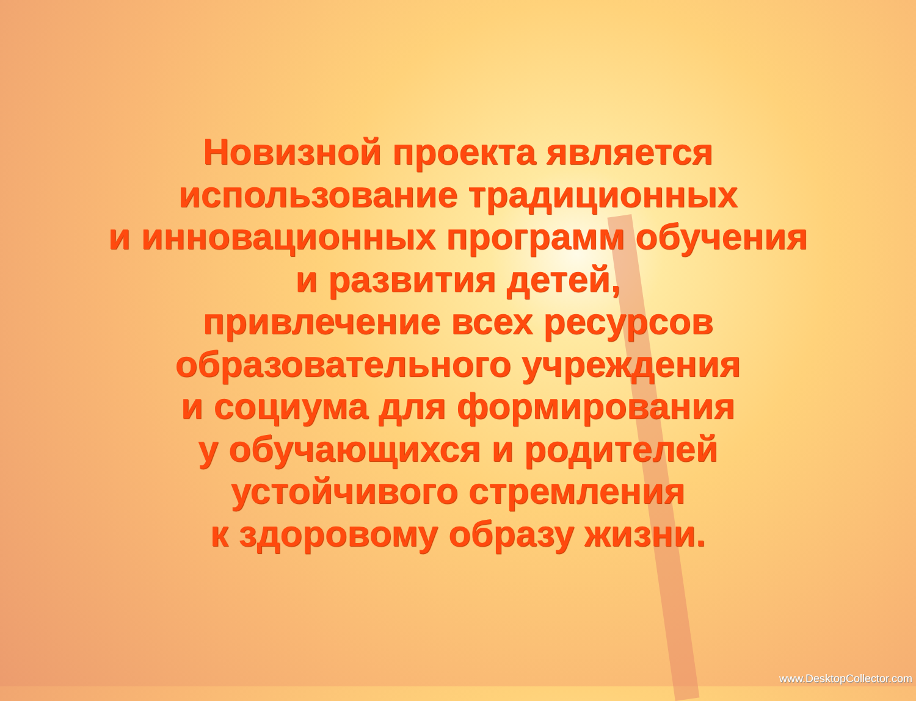Новизной проекта является
использование традиционных
и инновационных программ обучения
и развития детей,
привлечение всех ресурсов
образовательного учреждения
и социума для формирования
у обучающихся и родителей
устойчивого стремления
к здоровому образу жизни.
www.DesktopCollector.com